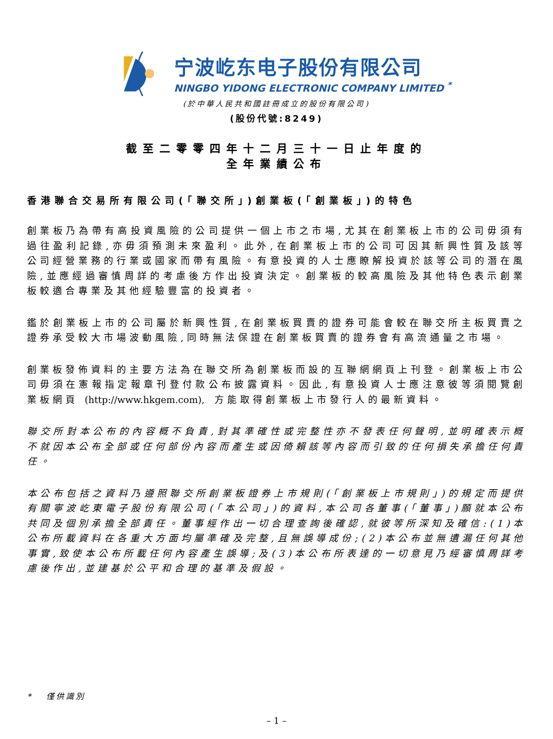宁波屹东电子股份有限公司
NINGBO YIDONG ELECTRONIC COMPANY LIMITED <sup>*</sup>
(於中華人民共和國註冊成立的股份有限公司)
(股份代號:8249)
截至二零零四年十二月三十一日止年度的
全年業績公布
香港聯合交易所有限公司(「聯交所」)創業板(「創業板」)的特色
創業板乃為帶有高投資風險的公司提供一個上市之市場,尤其在創業板上市的公司毋須有過往盈利記錄,亦毋須預測未來盈利。此外,在創業板上市的公司可因其新興性質及該等公司經營業務的行業或國家而帶有風險。有意投資的人士應瞭解投資於該等公司的潛在風險,並應經過審慎周詳的考慮後方作出投資決定。創業板的較高風險及其他特色表示創業板較適合專業及其他經驗豐富的投資者。
鑑於創業板上市的公司屬於新興性質,在創業板買賣的證券可能會較在聯交所主板買賣之證券承受較大市場波動風險,同時無法保證在創業板買賣的證券會有高流通量之市場。
創業板發佈資料的主要方法為在聯交所為創業板而設的互聯網網頁上刊登。創業板上市公司毋須在憲報指定報章刊登付款公布披露資料。因此,有意投資人士應注意彼等須閱覽創業板網頁 (http://www.hkgem.com), 方能取得創業板上市發行人的最新資料。
聯交所對本公布的內容概不負責,對其準確性或完整性亦不發表任何聲明,並明確表示概不就因本公布全部或任何部份內容而產生或因倚賴該等內容而引致的任何損失承擔任何責任。
本公布包括之資料乃遵照聯交所創業板證券上市規則(「創業板上市規則」)的規定而提供有關寧波屹東電子股份有限公司(「本公司」)的資料,本公司各董事(「董事」)願就本公布共同及個別承擔全部責任。董事經作出一切合理查詢後確認,就彼等所深知及確信:(1)本公布所載資料在各重大方面均屬準確及完整,且無誤導成份;(2)本公布並無遺漏任何其他事實,致使本公布所載任何內容產生誤導;及(3)本公布所表達的一切意見乃經審慎周詳考慮後作出,並建基於公平和合理的基準及假設。
* 僅供識別
– 1 –